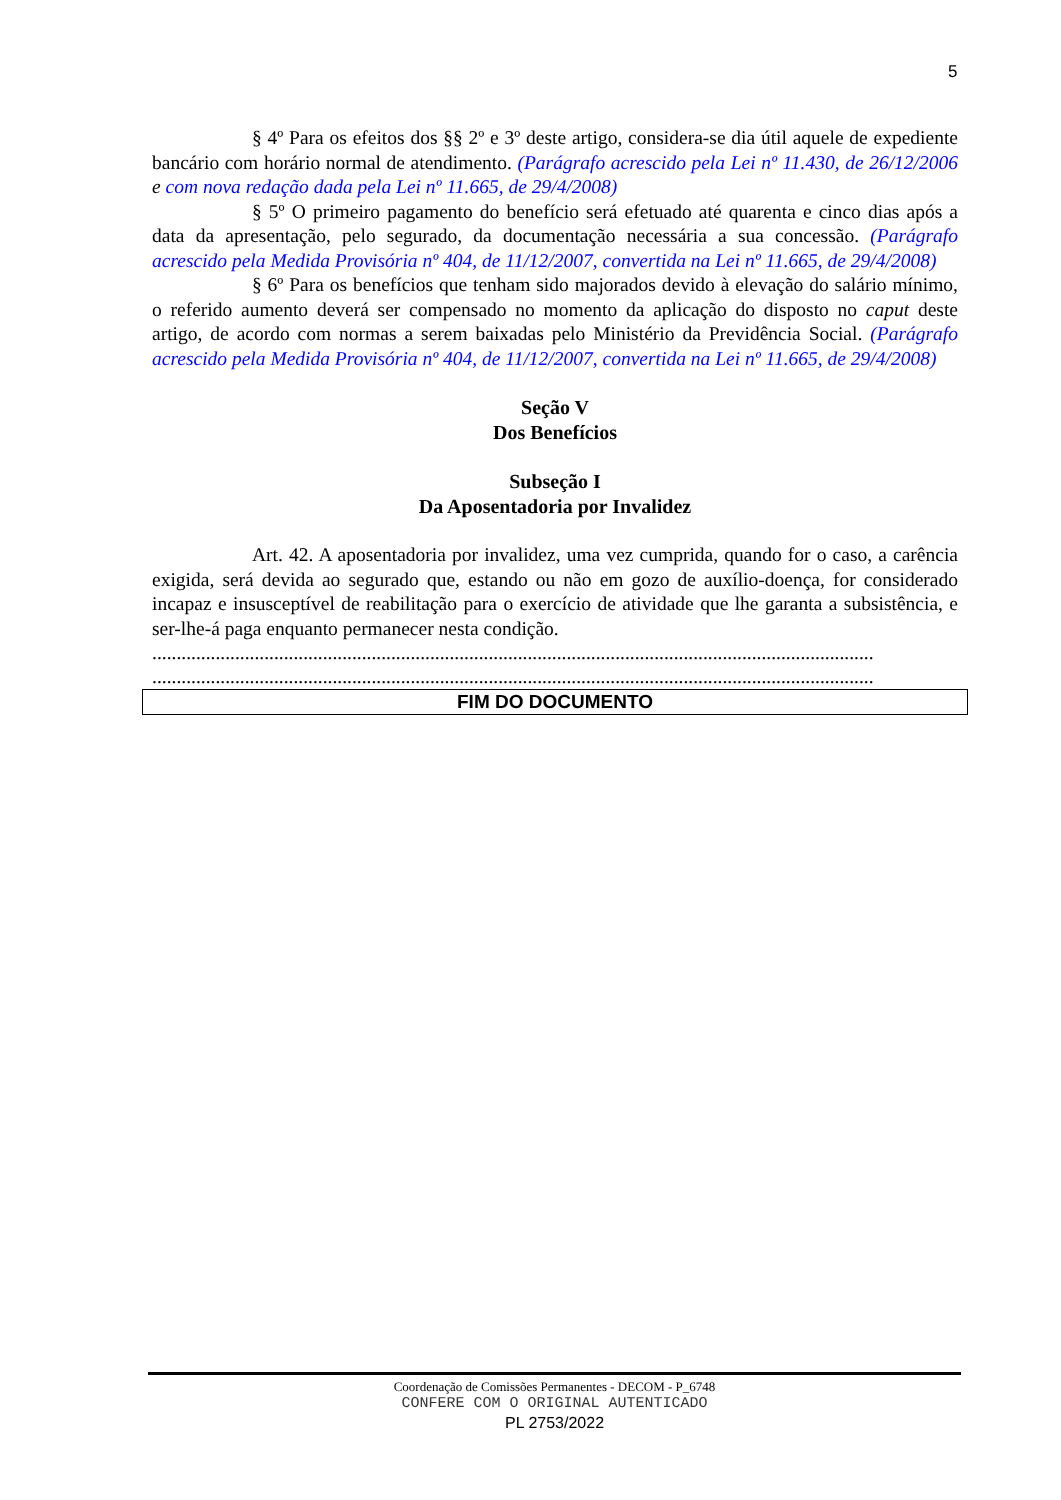5
§ 4º Para os efeitos dos §§ 2º e 3º deste artigo, considera-se dia útil aquele de expediente bancário com horário normal de atendimento. (Parágrafo acrescido pela Lei nº 11.430, de 26/12/2006 e com nova redação dada pela Lei nº 11.665, de 29/4/2008)
§ 5º O primeiro pagamento do benefício será efetuado até quarenta e cinco dias após a data da apresentação, pelo segurado, da documentação necessária a sua concessão. (Parágrafo acrescido pela Medida Provisória nº 404, de 11/12/2007, convertida na Lei nº 11.665, de 29/4/2008)
§ 6º Para os benefícios que tenham sido majorados devido à elevação do salário mínimo, o referido aumento deverá ser compensado no momento da aplicação do disposto no caput deste artigo, de acordo com normas a serem baixadas pelo Ministério da Previdência Social. (Parágrafo acrescido pela Medida Provisória nº 404, de 11/12/2007, convertida na Lei nº 11.665, de 29/4/2008)
Seção V
Dos Benefícios
Subseção I
Da Aposentadoria por Invalidez
Art. 42. A aposentadoria por invalidez, uma vez cumprida, quando for o caso, a carência exigida, será devida ao segurado que, estando ou não em gozo de auxílio-doença, for considerado incapaz e insusceptível de reabilitação para o exercício de atividade que lhe garanta a subsistência, e ser-lhe-á paga enquanto permanecer nesta condição.
....................................................................................................................................................
....................................................................................................................................................
FIM DO DOCUMENTO
Coordenação de Comissões Permanentes - DECOM - P_6748
CONFERE COM O ORIGINAL AUTENTICADO
PL 2753/2022